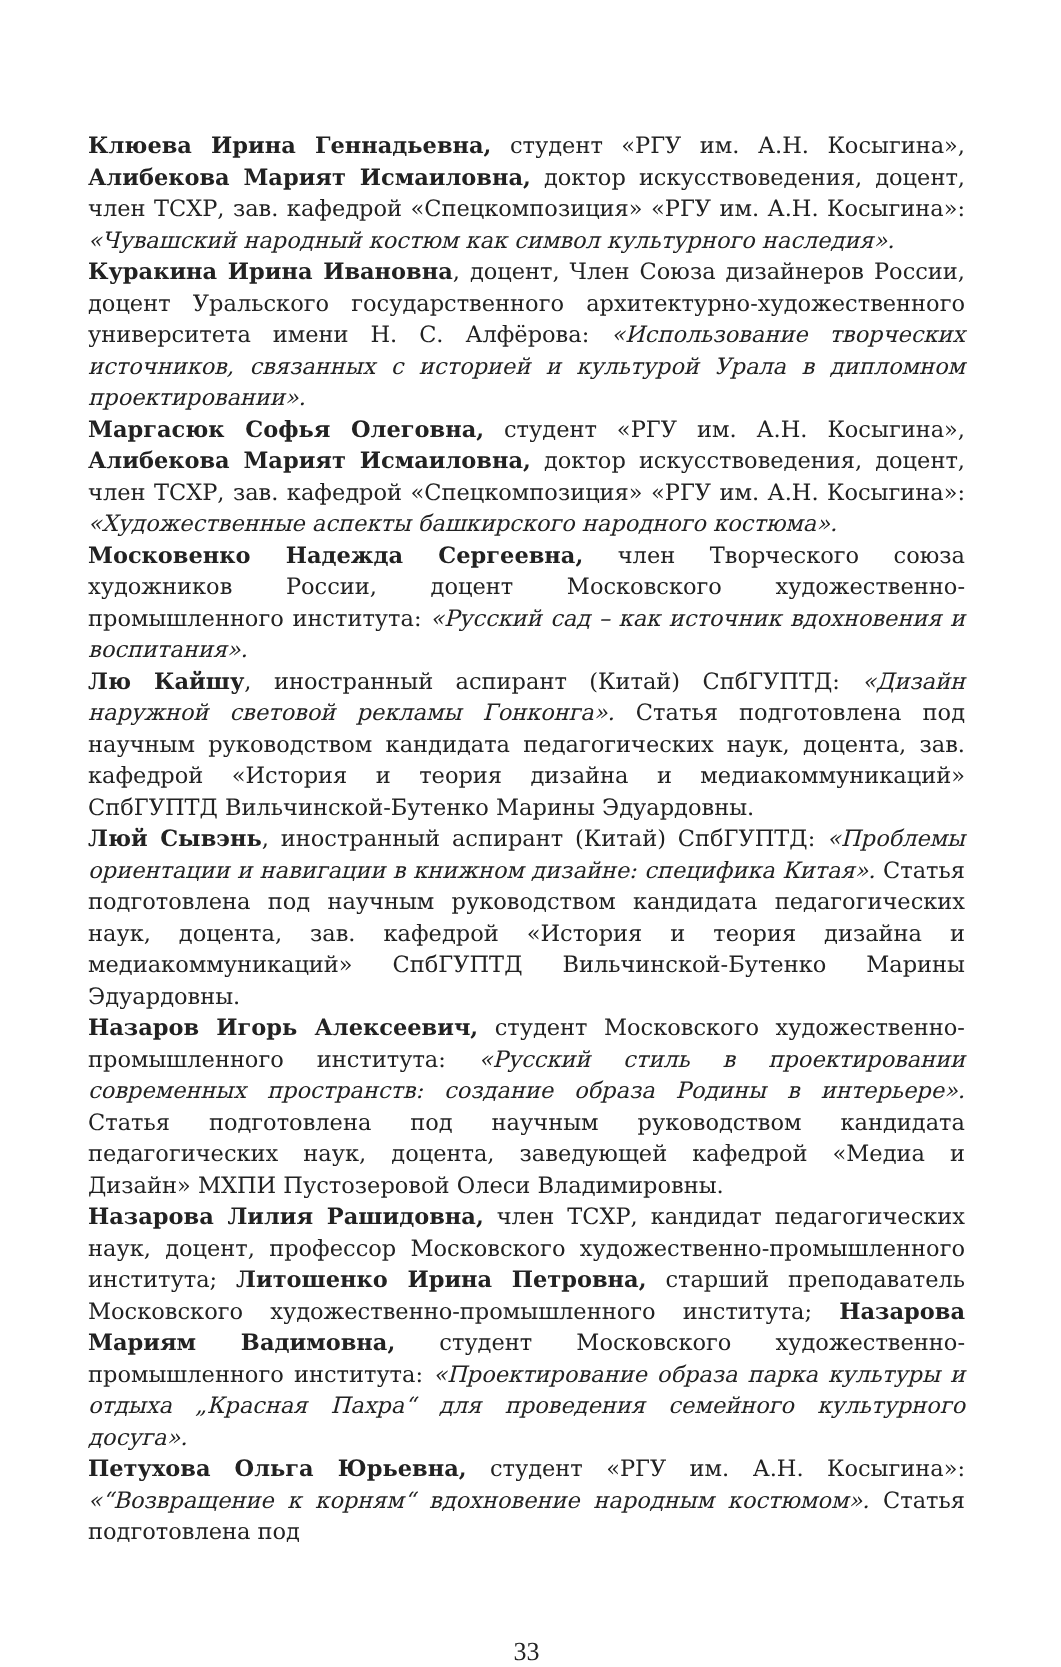Клюева Ирина Геннадьевна, студент «РГУ им. А.Н. Косыгина», Алибекова Марият Исмаиловна, доктор искусствоведения, доцент, член ТСХР, зав. кафедрой «Спецкомпозиция» «РГУ им. А.Н. Косыгина»: «Чувашский народный костюм как символ культурного наследия».
Куракина Ирина Ивановна, доцент, Член Союза дизайнеров России, доцент Уральского государственного архитектурно-художественного университета имени Н. С. Алфёрова: «Использование творческих источников, связанных с историей и культурой Урала в дипломном проектировании».
Маргасюк Софья Олеговна, студент «РГУ им. А.Н. Косыгина», Алибекова Марият Исмаиловна, доктор искусствоведения, доцент, член ТСХР, зав. кафедрой «Спецкомпозиция» «РГУ им. А.Н. Косыгина»: «Художественные аспекты башкирского народного костюма».
Московенко Надежда Сергеевна, член Творческого союза художников России, доцент Московского художественно-промышленного института: «Русский сад – как источник вдохновения и воспитания».
Лю Кайшу, иностранный аспирант (Китай) СпбГУПТД: «Дизайн наружной световой рекламы Гонконга». Статья подготовлена под научным руководством кандидата педагогических наук, доцента, зав. кафедрой «История и теория дизайна и медиакоммуникаций» СпбГУПТД Вильчинской-Бутенко Марины Эдуардовны.
Люй Сывэнь, иностранный аспирант (Китай) СпбГУПТД: «Проблемы ориентации и навигации в книжном дизайне: специфика Китая». Статья подготовлена под научным руководством кандидата педагогических наук, доцента, зав. кафедрой «История и теория дизайна и медиакоммуникаций» СпбГУПТД Вильчинской-Бутенко Марины Эдуардовны.
Назаров Игорь Алексеевич, студент Московского художественно-промышленного института: «Русский стиль в проектировании современных пространств: создание образа Родины в интерьере». Статья подготовлена под научным руководством кандидата педагогических наук, доцента, заведующей кафедрой «Медиа и Дизайн» МХПИ Пустозеровой Олеси Владимировны.
Назарова Лилия Рашидовна, член ТСХР, кандидат педагогических наук, доцент, профессор Московского художественно-промышленного института; Литошенко Ирина Петровна, старший преподаватель Московского художественно-промышленного института; Назарова Мариям Вадимовна, студент Московского художественно-промышленного института: «Проектирование образа парка культуры и отдыха „Красная Пахра“ для проведения семейного культурного досуга».
Петухова Ольга Юрьевна, студент «РГУ им. А.Н. Косыгина»: «“Возвращение к корням“ вдохновение народным костюмом». Статья подготовлена под
33